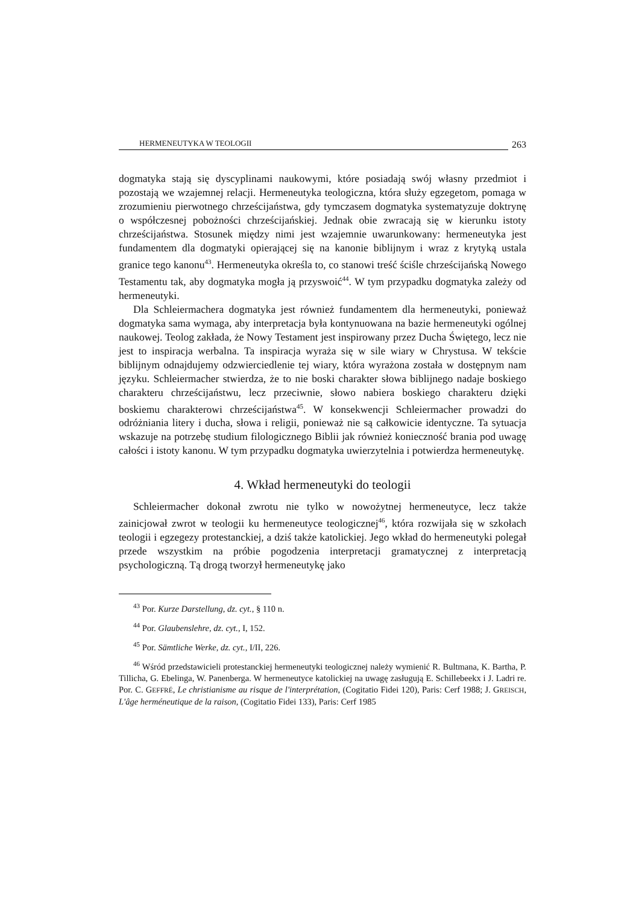HERMENEUTYKA W TEOLOGII 263
dogmatyka stają się dyscyplinami naukowymi, które posiadają swój własny przedmiot i pozostają we wzajemnej relacji. Hermeneutyka teologiczna, która służy egzegetom, pomaga w zrozumieniu pierwotnego chrześcijaństwa, gdy tymczasem dogmatyka systematyzuje doktrynę o współczesnej pobożności chrześcijańskiej. Jednak obie zwracają się w kierunku istoty chrześcijaństwa. Stosunek między nimi jest wzajemnie uwarunkowany: hermeneutyka jest fundamentem dla dogmatyki opierającej się na kanonie biblijnym i wraz z krytyką ustala granice tego kanonu<sup>43</sup>. Hermeneutyka określa to, co stanowi treść ściśle chrześcijańską Nowego Testamentu tak, aby dogmatyka mogła ją przyswoić<sup>44</sup>. W tym przypadku dogmatyka zależy od hermeneutyki.
Dla Schleiermachera dogmatyka jest również fundamentem dla hermeneutyki, ponieważ dogmatyka sama wymaga, aby interpretacja była kontynuowana na bazie hermeneutyki ogólnej naukowej. Teolog zakłada, że Nowy Testament jest inspirowany przez Ducha Świętego, lecz nie jest to inspiracja werbalna. Ta inspiracja wyraża się w sile wiary w Chrystusa. W tekście biblijnym odnajdujemy odzwierciedlenie tej wiary, która wyrażona została w dostępnym nam języku. Schleiermacher stwierdza, że to nie boski charakter słowa biblijnego nadaje boskiego charakteru chrześcijaństwu, lecz przeciwnie, słowo nabiera boskiego charakteru dzięki boskiemu charakterowi chrześcijaństwa<sup>45</sup>. W konsekwencji Schleiermacher prowadzi do odróżniania litery i ducha, słowa i religii, ponieważ nie są całkowicie identyczne. Ta sytuacja wskazuje na potrzebę studium filologicznego Biblii jak również konieczność brania pod uwagę całości i istoty kanonu. W tym przypadku dogmatyka uwierzytelnia i potwierdza hermeneutykę.
4. Wkład hermeneutyki do teologii
Schleiermacher dokonał zwrotu nie tylko w nowożytnej hermeneutyce, lecz także zainicjował zwrot w teologii ku hermeneutyce teologicznej<sup>46</sup>, która rozwijała się w szkołach teologii i egzegezy protestanckiej, a dziś także katolickiej. Jego wkład do hermeneutyki polegał przede wszystkim na próbie pogodzenia interpretacji gramatycznej z interpretacją psychologiczną. Tą drogą tworzył hermeneutykę jako
<sup>43</sup> Por. Kurze Darstellung, dz. cyt., § 110 n.
<sup>44</sup> Por. Glaubenslehre, dz. cyt., I, 152.
<sup>45</sup> Por. Sämtliche Werke, dz. cyt., I/II, 226.
<sup>46</sup> Wśród przedstawicieli protestanckiej hermeneutyki teologicznej należy wymienić R. Bultmana, K. Bartha, P. Tillicha, G. Ebelinga, W. Panenberga. W hermeneutyce katolickiej na uwagę zasługują E. Schillebeekx i J. Ladri re. Por. C. GEFFRÉ, Le christianisme au risque de l'interprétation, (Cogitatio Fidei 120), Paris: Cerf 1988; J. GREISCH, L'âge herméneutique de la raison, (Cogitatio Fidei 133), Paris: Cerf 1985